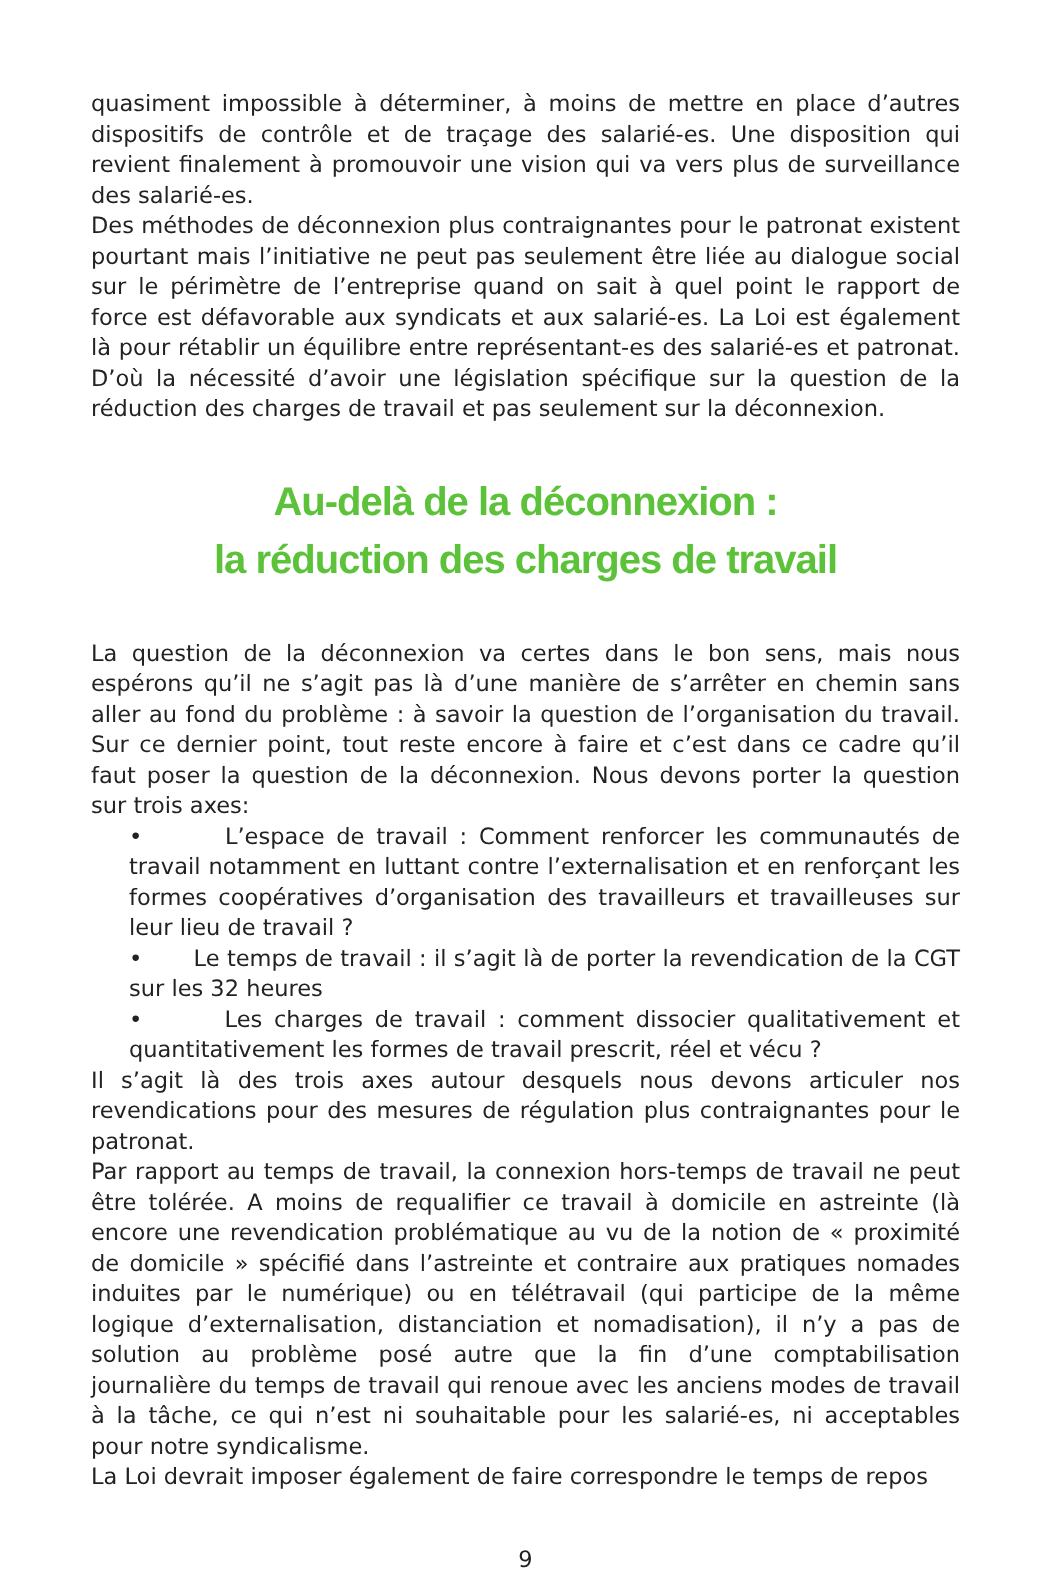quasiment impossible à déterminer, à moins de mettre en place d’autres dispositifs de contrôle et de traçage des salarié-es. Une disposition qui revient finalement à promouvoir une vision qui va vers plus de surveillance des salarié-es.
Des méthodes de déconnexion plus contraignantes pour le patronat existent pourtant mais l’initiative ne peut pas seulement être liée au dialogue social sur le périmètre de l’entreprise quand on sait à quel point le rapport de force est défavorable aux syndicats et aux salarié-es. La Loi est également là pour rétablir un équilibre entre représentant-es des salarié-es et patronat. D’où la nécessité d’avoir une législation spécifique sur la question de la réduction des charges de travail et pas seulement sur la déconnexion.
Au-delà de la déconnexion :
la réduction des charges de travail
La question de la déconnexion va certes dans le bon sens, mais nous espérons qu’il ne s’agit pas là d’une manière de s’arrêter en chemin sans aller au fond du problème : à savoir la question de l’organisation du travail. Sur ce dernier point, tout reste encore à faire et c’est dans ce cadre qu’il faut poser la question de la déconnexion. Nous devons porter la question sur trois axes:
• L’espace de travail : Comment renforcer les communautés de travail notamment en luttant contre l’externalisation et en renforçant les formes coopératives d’organisation des travailleurs et travailleuses sur leur lieu de travail ?
• Le temps de travail : il s’agit là de porter la revendication de la CGT sur les 32 heures
• Les charges de travail : comment dissocier qualitativement et quantitativement les formes de travail prescrit, réel et vécu ?
Il s’agit là des trois axes autour desquels nous devons articuler nos revendications pour des mesures de régulation plus contraignantes pour le patronat.
Par rapport au temps de travail, la connexion hors-temps de travail ne peut être tolérée. A moins de requalifier ce travail à domicile en astreinte (là encore une revendication problématique au vu de la notion de « proximité de domicile » spécifié dans l’astreinte et contraire aux pratiques nomades induites par le numérique) ou en télétravail (qui participe de la même logique d’externalisation, distanciation et nomadisation), il n’y a pas de solution au problème posé autre que la fin d’une comptabilisation journalière du temps de travail qui renoue avec les anciens modes de travail à la tâche, ce qui n’est ni souhaitable pour les salarié-es, ni acceptables pour notre syndicalisme.
La Loi devrait imposer également de faire correspondre le temps de repos
9